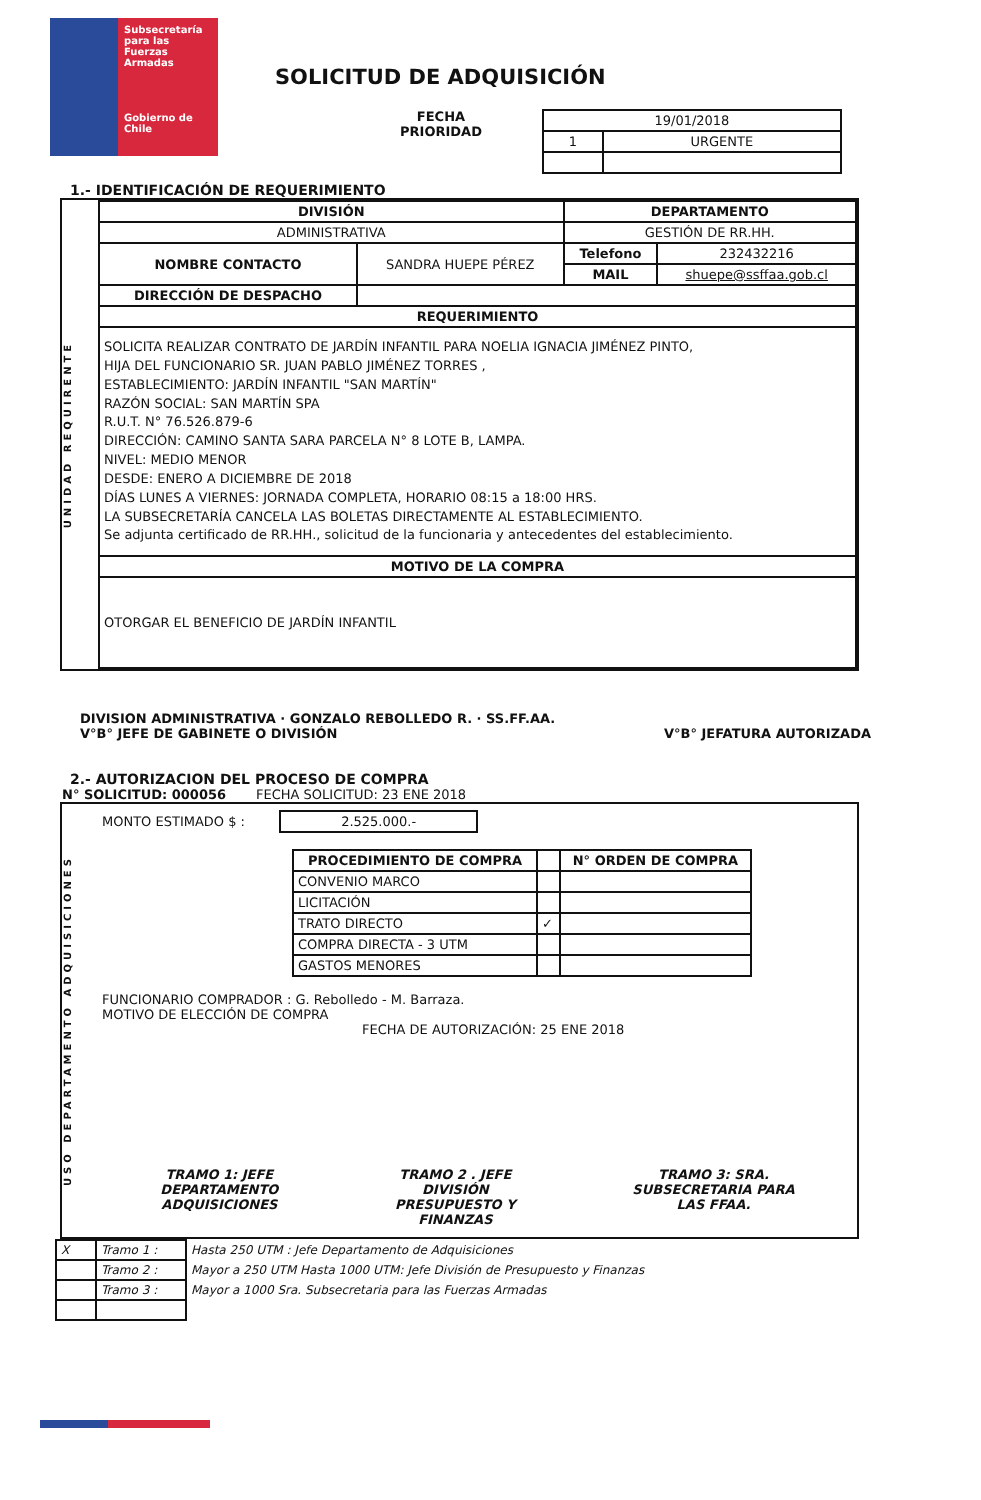Subsecretaría para las Fuerzas Armadas
Gobierno de Chile
SOLICITUD DE ADQUISICIÓN
FECHA
PRIORIDAD
| 19/01/2018 | |
| 1 | URGENTE |
1.- IDENTIFICACIÓN DE REQUERIMIENTO
UNIDAD REQUIRENTE
| DIVISIÓN | | DEPARTAMENTO | |
| --- | --- | --- | --- |
| ADMINISTRATIVA | | GESTIÓN DE RR.HH. | |
| NOMBRE CONTACTO | SANDRA HUEPE PÉREZ | Telefono | 232432216 |
| | | MAIL | shuepe@ssffaa.gob.cl |
| DIRECCIÓN DE DESPACHO | | | |
| REQUERIMIENTO | | | |
| SOLICITA REALIZAR CONTRATO DE JARDÍN INFANTIL PARA NOELIA IGNACIA JIMÉNEZ PINTO, HIJA DEL FUNCIONARIO SR. JUAN PABLO JIMÉNEZ TORRES , ESTABLECIMIENTO: JARDÍN INFANTIL "SAN MARTÍN" RAZÓN SOCIAL: SAN MARTÍN SPA R.U.T. N° 76.526.879-6 DIRECCIÓN: CAMINO SANTA SARA PARCELA N° 8 LOTE B, LAMPA. NIVEL: MEDIO MENOR DESDE: ENERO A DICIEMBRE DE 2018 DÍAS LUNES A VIERNES: JORNADA COMPLETA, HORARIO 08:15 a 18:00 HRS. LA SUBSECRETARÍA CANCELA LAS BOLETAS DIRECTAMENTE AL ESTABLECIMIENTO. Se adjunta certificado de RR.HH., solicitud de la funcionaria y antecedentes del establecimiento. | | | |
| MOTIVO DE LA COMPRA | | | |
| OTORGAR EL BENEFICIO DE JARDÍN INFANTIL | | | |
DIVISION ADMINISTRATIVA · GONZALO REBOLLEDO R. · SS.FF.AA.
V°B° JEFE DE GABINETE O DIVISIÓN
V°B° JEFATURA AUTORIZADA
2.- AUTORIZACION DEL PROCESO DE COMPRA
N° SOLICITUD: 000056 FECHA SOLICITUD: 23 ENE 2018
USO DEPARTAMENTO ADQUISICIONES
MONTO ESTIMADO $ : 2.525.000.-
| PROCEDIMIENTO DE COMPRA | | N° ORDEN DE COMPRA |
| --- | --- | --- |
| CONVENIO MARCO | | |
| LICITACIÓN | | |
| TRATO DIRECTO | ✓ | |
| COMPRA DIRECTA - 3 UTM | | |
| GASTOS MENORES | | |
FUNCIONARIO COMPRADOR : G. Rebolledo - M. Barraza.
MOTIVO DE ELECCIÓN DE COMPRA
FECHA DE AUTORIZACIÓN: 25 ENE 2018
TRAMO 1: JEFE
DEPARTAMENTO
ADQUISICIONES
TRAMO 2 . JEFE
DIVISIÓN
PRESUPUESTO Y
FINANZAS
TRAMO 3: SRA.
SUBSECRETARIA PARA
LAS FFAA.
| X | Tramo 1 : | Hasta 250 UTM : Jefe Departamento de Adquisiciones |
| | Tramo 2 : | Mayor a 250 UTM Hasta 1000 UTM: Jefe División de Presupuesto y Finanzas |
| | Tramo 3 : | Mayor a 1000 Sra. Subsecretaria para las Fuerzas Armadas |